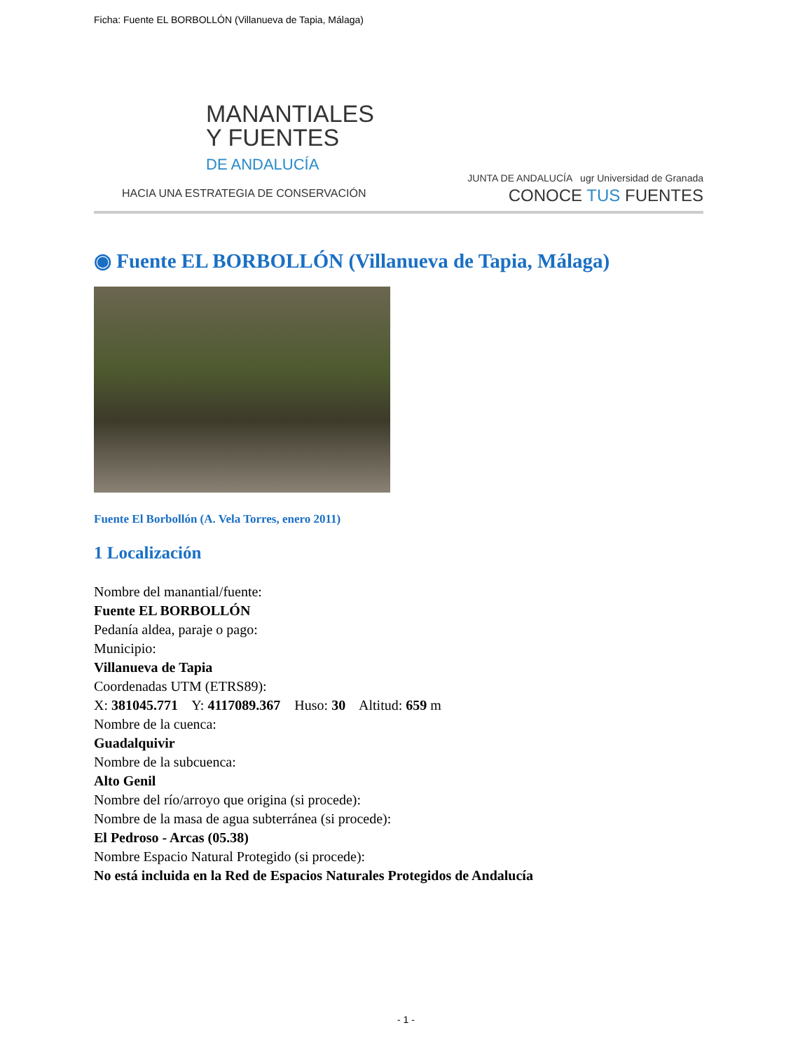Ficha: Fuente EL BORBOLLÓN (Villanueva de Tapia, Málaga)
MANANTIALES
Y FUENTES
DE ANDALUCÍA
HACIA UNA ESTRATEGIA DE CONSERVACIÓN
JUNTA DE ANDALUCÍA ugr Universidad de Granada
CONOCE TUS FUENTES
◉ Fuente EL BORBOLLÓN (Villanueva de Tapia, Málaga)
Fuente El Borbollón (A. Vela Torres, enero 2011)
1 Localización
Nombre del manantial/fuente:
Fuente EL BORBOLLÓN
Pedanía aldea, paraje o pago:
Municipio:
Villanueva de Tapia
Coordenadas UTM (ETRS89):
X: 381045.771 Y: 4117089.367 Huso: 30 Altitud: 659 m
Nombre de la cuenca:
Guadalquivir
Nombre de la subcuenca:
Alto Genil
Nombre del río/arroyo que origina (si procede):
Nombre de la masa de agua subterránea (si procede):
El Pedroso - Arcas (05.38)
Nombre Espacio Natural Protegido (si procede):
No está incluida en la Red de Espacios Naturales Protegidos de Andalucía
- 1 -